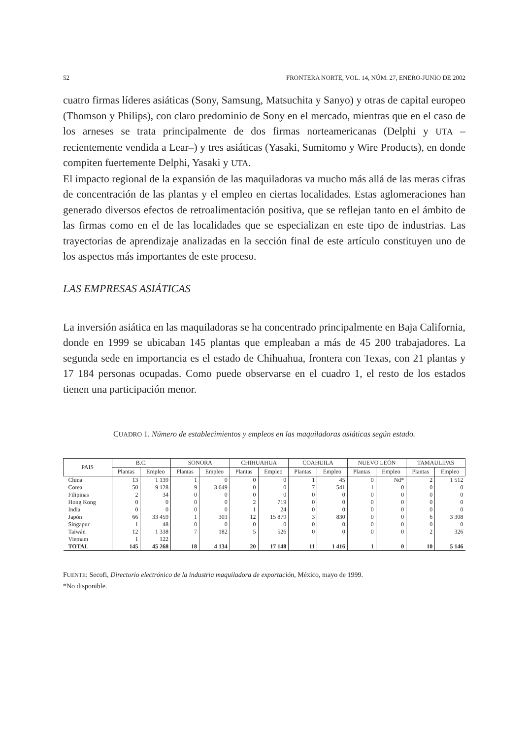52 FRONTERA NORTE, VOL. 14, NÚM. 27, ENERO-JUNIO DE 2002
cuatro firmas líderes asiáticas (Sony, Samsung, Matsuchita y Sanyo) y otras de capital europeo (Thomson y Philips), con claro predominio de Sony en el mercado, mientras que en el caso de los arneses se trata principalmente de dos firmas norteamericanas (Delphi y UTA –recientemente vendida a Lear–) y tres asiáticas (Yasaki, Sumitomo y Wire Products), en donde compiten fuertemente Delphi, Yasaki y UTA.
El impacto regional de la expansión de las maquiladoras va mucho más allá de las meras cifras de concentración de las plantas y el empleo en ciertas localidades. Estas aglomeraciones han generado diversos efectos de retroalimentación positiva, que se reflejan tanto en el ámbito de las firmas como en el de las localidades que se especializan en este tipo de industrias. Las trayectorias de aprendizaje analizadas en la sección final de este artículo constituyen uno de los aspectos más importantes de este proceso.
LAS EMPRESAS ASIÁTICAS
La inversión asiática en las maquiladoras se ha concentrado principalmente en Baja California, donde en 1999 se ubicaban 145 plantas que empleaban a más de 45 200 trabajadores. La segunda sede en importancia es el estado de Chihuahua, frontera con Texas, con 21 plantas y 17 184 personas ocupadas. Como puede observarse en el cuadro 1, el resto de los estados tienen una participación menor.
CUADRO 1. Número de establecimientos y empleos en las maquiladoras asiáticas según estado.
| PAIS | B.C. | | SONORA | | CHIHUAHUA | | COAHUILA | | NUEVO LEÓN | | TAMAULIPAS | |
| --- | --- | --- | --- | --- | --- | --- | --- | --- | --- | --- | --- | --- |
| | Plantas | Empleo | Plantas | Empleo | Plantas | Empleo | Plantas | Empleo | Plantas | Empleo | Plantas | Empleo |
| China | 13 | 1 139 | 1 | 0 | 0 | 0 | 1 | 45 | 0 | Nd* | 2 | 1 512 |
| Corea | 50 | 9 128 | 9 | 3 649 | 0 | 0 | 7 | 541 | 1 | 0 | 0 | 0 |
| Filipinas | 2 | 34 | 0 | 0 | 0 | 0 | 0 | 0 | 0 | 0 | 0 | 0 |
| Hong Kong | 0 | 0 | 0 | 0 | 2 | 719 | 0 | 0 | 0 | 0 | 0 | 0 |
| India | 0 | 0 | 0 | 0 | 1 | 24 | 0 | 0 | 0 | 0 | 0 | 0 |
| Japón | 66 | 33 459 | 1 | 303 | 12 | 15 879 | 3 | 830 | 0 | 0 | 6 | 3 308 |
| Singapur | 1 | 48 | 0 | 0 | 0 | 0 | 0 | 0 | 0 | 0 | 0 | 0 |
| Taiwán | 12 | 1 338 | 7 | 182 | 5 | 526 | 0 | 0 | 0 | 0 | 2 | 326 |
| Vietnam | 1 | 122 | | | | | | | | | | |
| TOTAL | 145 | 45 268 | 18 | 4 134 | 20 | 17 148 | 11 | 1 416 | 1 | 0 | 10 | 5 146 |
FUENTE: Secofi, Directorio electrónico de la industria maquiladora de exportación, México, mayo de 1999.
*No disponible.